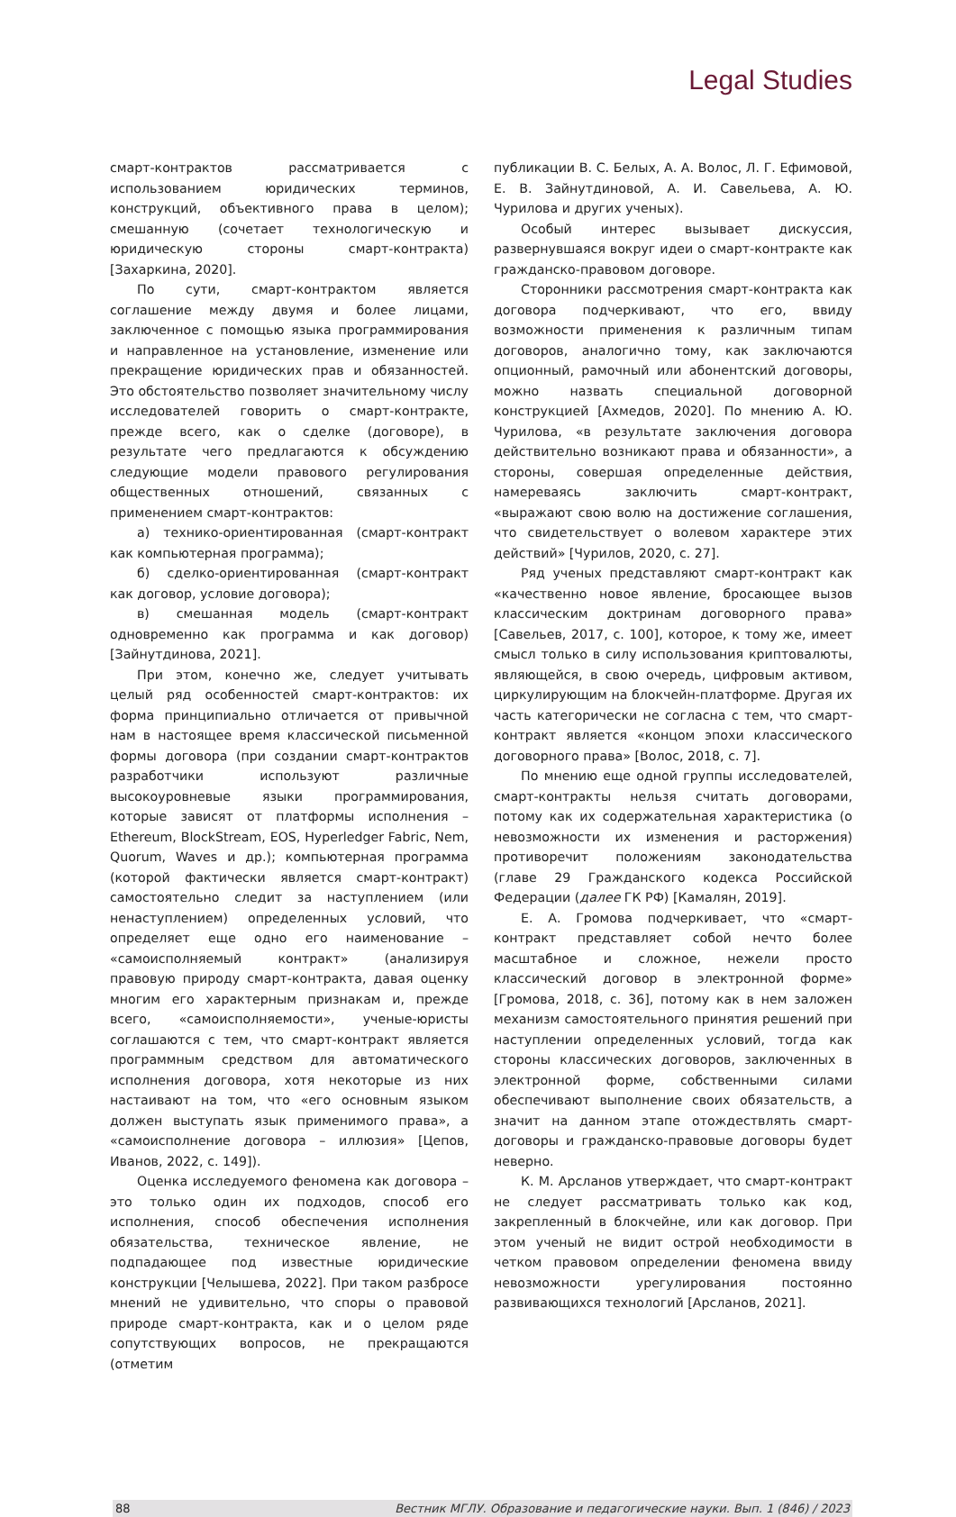Legal Studies
смарт-контрактов рассматривается с использованием юридических терминов, конструкций, объективного права в целом); смешанную (сочетает технологическую и юридическую стороны смарт-контракта) [Захаркина, 2020].
По сути, смарт-контрактом является соглашение между двумя и более лицами, заключенное с помощью языка программирования и направленное на установление, изменение или прекращение юридических прав и обязанностей. Это обстоятельство позволяет значительному числу исследователей говорить о смарт-контракте, прежде всего, как о сделке (договоре), в результате чего предлагаются к обсуждению следующие модели правового регулирования общественных отношений, связанных с применением смарт-контрактов:
а) технико-ориентированная (смарт-контракт как компьютерная программа);
б) сделко-ориентированная (смарт-контракт как договор, условие договора);
в) смешанная модель (смарт-контракт одновременно как программа и как договор) [Зайнутдинова, 2021].
При этом, конечно же, следует учитывать целый ряд особенностей смарт-контрактов: их форма принципиально отличается от привычной нам в настоящее время классической письменной формы договора (при создании смарт-контрактов разработчики используют различные высокоуровневые языки программирования, которые зависят от платформы исполнения – Ethereum, BlockStream, EOS, Hyperledger Fabric, Nem, Quorum, Waves и др.); компьютерная программа (которой фактически является смарт-контракт) самостоятельно следит за наступлением (или ненаступлением) определенных условий, что определяет еще одно его наименование – «самоисполняемый контракт» (анализируя правовую природу смарт-контракта, давая оценку многим его характерным признакам и, прежде всего, «самоисполняемости», ученые-юристы соглашаются с тем, что смарт-контракт является программным средством для автоматического исполнения договора, хотя некоторые из них настаивают на том, что «его основным языком должен выступать язык применимого права», а «самоисполнение договора – иллюзия» [Цепов, Иванов, 2022, с. 149]).
Оценка исследуемого феномена как договора – это только один их подходов, способ его исполнения, способ обеспечения исполнения обязательства, техническое явление, не подпадающее под известные юридические конструкции [Челышева, 2022]. При таком разбросе мнений не удивительно, что споры о правовой природе смарт-контракта, как и о целом ряде сопутствующих вопросов, не прекращаются (отметим
публикации В. С. Белых, А. А. Волос, Л. Г. Ефимовой, Е. В. Зайнутдиновой, А. И. Савельева, А. Ю. Чурилова и других ученых).
Особый интерес вызывает дискуссия, развернувшаяся вокруг идеи о смарт-контракте как гражданско-правовом договоре.
Сторонники рассмотрения смарт-контракта как договора подчеркивают, что его, ввиду возможности применения к различным типам договоров, аналогично тому, как заключаются опционный, рамочный или абонентский договоры, можно назвать специальной договорной конструкцией [Ахмедов, 2020]. По мнению А. Ю. Чурилова, «в результате заключения договора действительно возникают права и обязанности», а стороны, совершая определенные действия, намереваясь заключить смарт-контракт, «выражают свою волю на достижение соглашения, что свидетельствует о волевом характере этих действий» [Чурилов, 2020, с. 27].
Ряд ученых представляют смарт-контракт как «качественно новое явление, бросающее вызов классическим доктринам договорного права» [Савельев, 2017, с. 100], которое, к тому же, имеет смысл только в силу использования криптовалюты, являющейся, в свою очередь, цифровым активом, циркулирующим на блокчейн-платформе. Другая их часть категорически не согласна с тем, что смарт-контракт является «концом эпохи классического договорного права» [Волос, 2018, с. 7].
По мнению еще одной группы исследователей, смарт-контракты нельзя считать договорами, потому как их содержательная характеристика (о невозможности их изменения и расторжения) противоречит положениям законодательства (главе 29 Гражданского кодекса Российской Федерации (далее ГК РФ) [Камалян, 2019].
Е. А. Громова подчеркивает, что «смарт-контракт представляет собой нечто более масштабное и сложное, нежели просто классический договор в электронной форме» [Громова, 2018, с. 36], потому как в нем заложен механизм самостоятельного принятия решений при наступлении определенных условий, тогда как стороны классических договоров, заключенных в электронной форме, собственными силами обеспечивают выполнение своих обязательств, а значит на данном этапе отождествлять смарт-договоры и гражданско-правовые договоры будет неверно.
К. М. Арсланов утверждает, что смарт-контракт не следует рассматривать только как код, закрепленный в блокчейне, или как договор. При этом ученый не видит острой необходимости в четком правовом определении феномена ввиду невозможности урегулирования постоянно развивающихся технологий [Арсланов, 2021].
88 Вестник МГЛУ. Образование и педагогические науки. Вып. 1 (846) / 2023